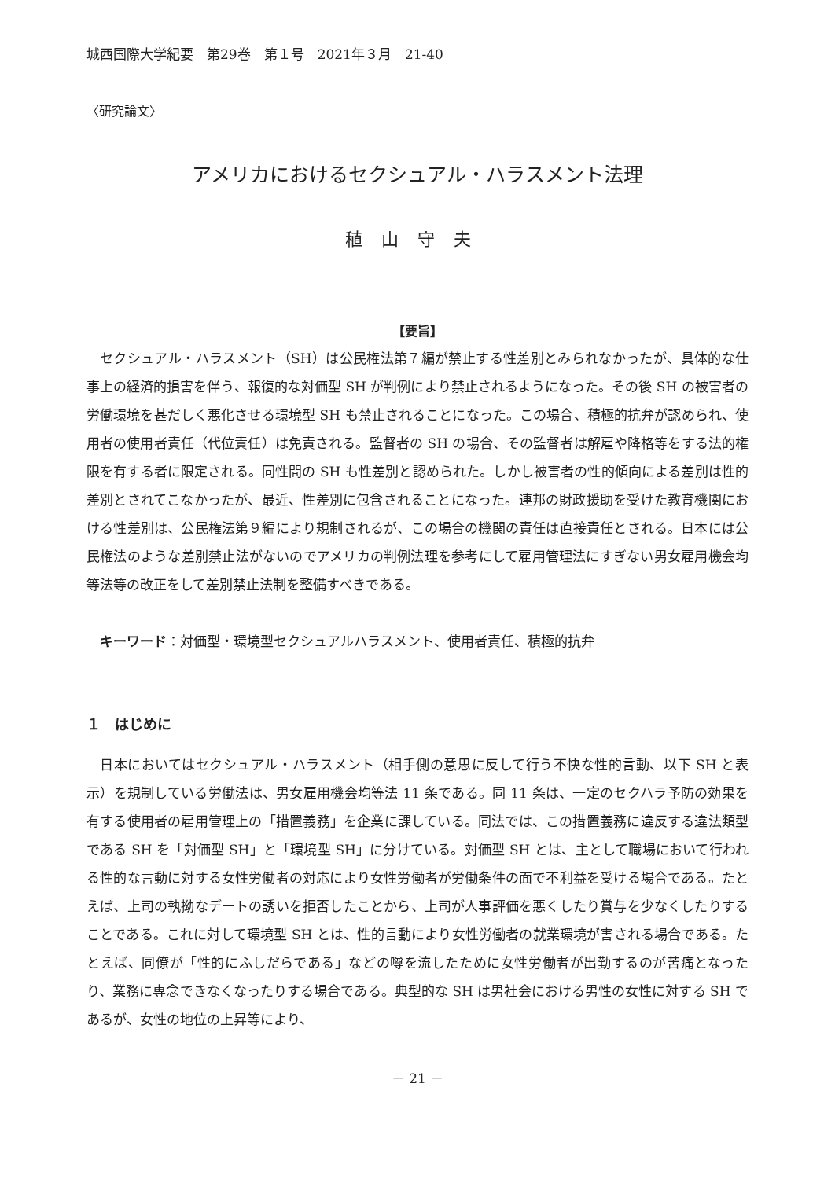城西国際大学紀要　第29巻　第１号　2021年３月　21-40
〈研究論文〉
アメリカにおけるセクシュアル・ハラスメント法理
稙山守夫
【要旨】
セクシュアル・ハラスメント（SH）は公民権法第７編が禁止する性差別とみられなかったが、具体的な仕事上の経済的損害を伴う、報復的な対価型 SH が判例により禁止されるようになった。その後 SH の被害者の労働環境を甚だしく悪化させる環境型 SH も禁止されることになった。この場合、積極的抗弁が認められ、使用者の使用者責任（代位責任）は免責される。監督者の SH の場合、その監督者は解雇や降格等をする法的権限を有する者に限定される。同性間の SH も性差別と認められた。しかし被害者の性的傾向による差別は性的差別とされてこなかったが、最近、性差別に包含されることになった。連邦の財政援助を受けた教育機関における性差別は、公民権法第９編により規制されるが、この場合の機関の責任は直接責任とされる。日本には公民権法のような差別禁止法がないのでアメリカの判例法理を参考にして雇用管理法にすぎない男女雇用機会均等法等の改正をして差別禁止法制を整備すべきである。
キーワード：対価型・環境型セクシュアルハラスメント、使用者責任、積極的抗弁
１　はじめに
日本においてはセクシュアル・ハラスメント（相手側の意思に反して行う不快な性的言動、以下 SH と表示）を規制している労働法は、男女雇用機会均等法 11 条である。同 11 条は、一定のセクハラ予防の効果を有する使用者の雇用管理上の「措置義務」を企業に課している。同法では、この措置義務に違反する違法類型である SH を「対価型 SH」と「環境型 SH」に分けている。対価型 SH とは、主として職場において行われる性的な言動に対する女性労働者の対応により女性労働者が労働条件の面で不利益を受ける場合である。たとえば、上司の執拗なデートの誘いを拒否したことから、上司が人事評価を悪くしたり賞与を少なくしたりすることである。これに対して環境型 SH とは、性的言動により女性労働者の就業環境が害される場合である。たとえば、同僚が「性的にふしだらである」などの噂を流したために女性労働者が出勤するのが苦痛となったり、業務に専念できなくなったりする場合である。典型的な SH は男社会における男性の女性に対する SH であるが、女性の地位の上昇等により、
－ 21 －